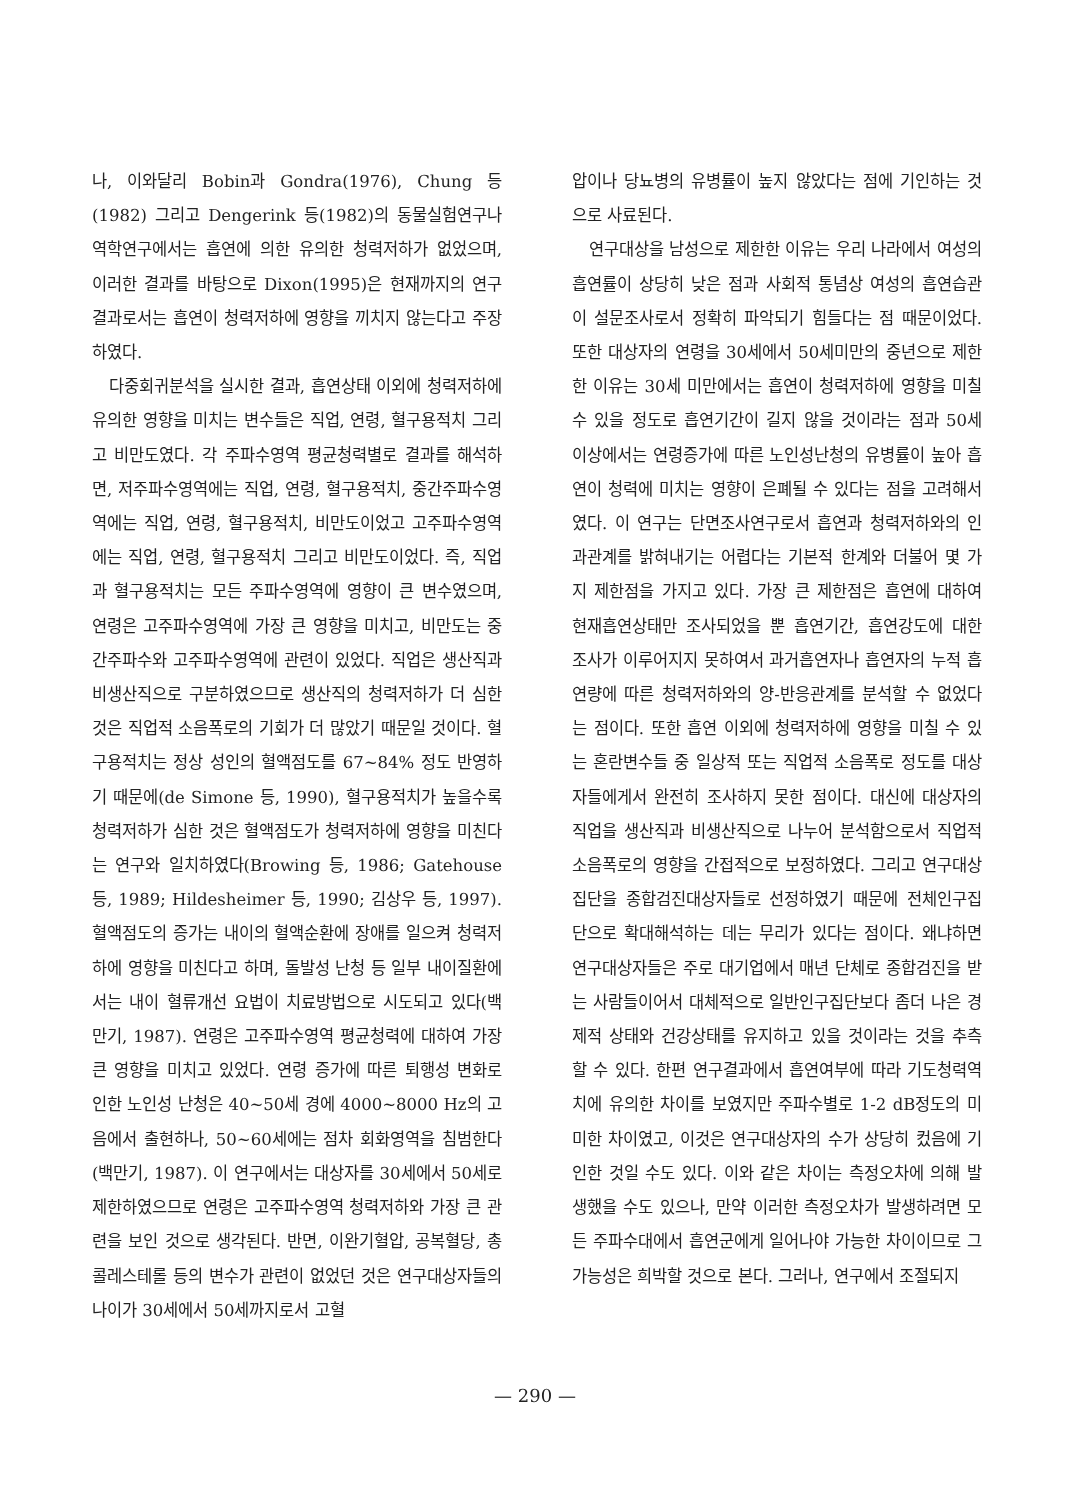나, 이와달리 Bobin과 Gondra(1976), Chung 등(1982) 그리고 Dengerink 등(1982)의 동물실험연구나 역학연구에서는 흡연에 의한 유의한 청력저하가 없었으며, 이러한 결과를 바탕으로 Dixon(1995)은 현재까지의 연구결과로서는 흡연이 청력저하에 영향을 끼치지 않는다고 주장하였다.
다중회귀분석을 실시한 결과, 흡연상태 이외에 청력저하에 유의한 영향을 미치는 변수들은 직업, 연령, 혈구용적치 그리고 비만도였다. 각 주파수영역 평균청력별로 결과를 해석하면, 저주파수영역에는 직업, 연령, 혈구용적치, 중간주파수영역에는 직업, 연령, 혈구용적치, 비만도이었고 고주파수영역에는 직업, 연령, 혈구용적치 그리고 비만도이었다. 즉, 직업과 혈구용적치는 모든 주파수영역에 영향이 큰 변수였으며, 연령은 고주파수영역에 가장 큰 영향을 미치고, 비만도는 중간주파수와 고주파수영역에 관련이 있었다. 직업은 생산직과 비생산직으로 구분하였으므로 생산직의 청력저하가 더 심한 것은 직업적 소음폭로의 기회가 더 많았기 때문일 것이다. 혈구용적치는 정상 성인의 혈액점도를 67~84% 정도 반영하기 때문에(de Simone 등, 1990), 혈구용적치가 높을수록 청력저하가 심한 것은 혈액점도가 청력저하에 영향을 미친다는 연구와 일치하였다(Browing 등, 1986; Gatehouse 등, 1989; Hildesheimer 등, 1990; 김상우 등, 1997). 혈액점도의 증가는 내이의 혈액순환에 장애를 일으켜 청력저하에 영향을 미친다고 하며, 돌발성 난청 등 일부 내이질환에서는 내이 혈류개선 요법이 치료방법으로 시도되고 있다(백만기, 1987). 연령은 고주파수영역 평균청력에 대하여 가장 큰 영향을 미치고 있었다. 연령 증가에 따른 퇴행성 변화로 인한 노인성 난청은 40~50세 경에 4000~8000 Hz의 고음에서 출현하나, 50~60세에는 점차 회화영역을 침범한다(백만기, 1987). 이 연구에서는 대상자를 30세에서 50세로 제한하였으므로 연령은 고주파수영역 청력저하와 가장 큰 관련을 보인 것으로 생각된다. 반면, 이완기혈압, 공복혈당, 총콜레스테롤 등의 변수가 관련이 없었던 것은 연구대상자들의 나이가 30세에서 50세까지로서 고혈
압이나 당뇨병의 유병률이 높지 않았다는 점에 기인하는 것으로 사료된다.
연구대상을 남성으로 제한한 이유는 우리 나라에서 여성의 흡연률이 상당히 낮은 점과 사회적 통념상 여성의 흡연습관이 설문조사로서 정확히 파악되기 힘들다는 점 때문이었다. 또한 대상자의 연령을 30세에서 50세미만의 중년으로 제한한 이유는 30세 미만에서는 흡연이 청력저하에 영향을 미칠 수 있을 정도로 흡연기간이 길지 않을 것이라는 점과 50세 이상에서는 연령증가에 따른 노인성난청의 유병률이 높아 흡연이 청력에 미치는 영향이 은폐될 수 있다는 점을 고려해서였다. 이 연구는 단면조사연구로서 흡연과 청력저하와의 인과관계를 밝혀내기는 어렵다는 기본적 한계와 더불어 몇 가지 제한점을 가지고 있다. 가장 큰 제한점은 흡연에 대하여 현재흡연상태만 조사되었을 뿐 흡연기간, 흡연강도에 대한 조사가 이루어지지 못하여서 과거흡연자나 흡연자의 누적 흡연량에 따른 청력저하와의 양-반응관계를 분석할 수 없었다는 점이다. 또한 흡연 이외에 청력저하에 영향을 미칠 수 있는 혼란변수들 중 일상적 또는 직업적 소음폭로 정도를 대상자들에게서 완전히 조사하지 못한 점이다. 대신에 대상자의 직업을 생산직과 비생산직으로 나누어 분석함으로서 직업적 소음폭로의 영향을 간접적으로 보정하였다. 그리고 연구대상집단을 종합검진대상자들로 선정하였기 때문에 전체인구집단으로 확대해석하는 데는 무리가 있다는 점이다. 왜냐하면 연구대상자들은 주로 대기업에서 매년 단체로 종합검진을 받는 사람들이어서 대체적으로 일반인구집단보다 좀더 나은 경제적 상태와 건강상태를 유지하고 있을 것이라는 것을 추측할 수 있다. 한편 연구결과에서 흡연여부에 따라 기도청력역치에 유의한 차이를 보였지만 주파수별로 1-2 dB정도의 미미한 차이였고, 이것은 연구대상자의 수가 상당히 컸음에 기인한 것일 수도 있다. 이와 같은 차이는 측정오차에 의해 발생했을 수도 있으나, 만약 이러한 측정오차가 발생하려면 모든 주파수대에서 흡연군에게 일어나야 가능한 차이이므로 그 가능성은 희박할 것으로 본다. 그러나, 연구에서 조절되지
— 290 —